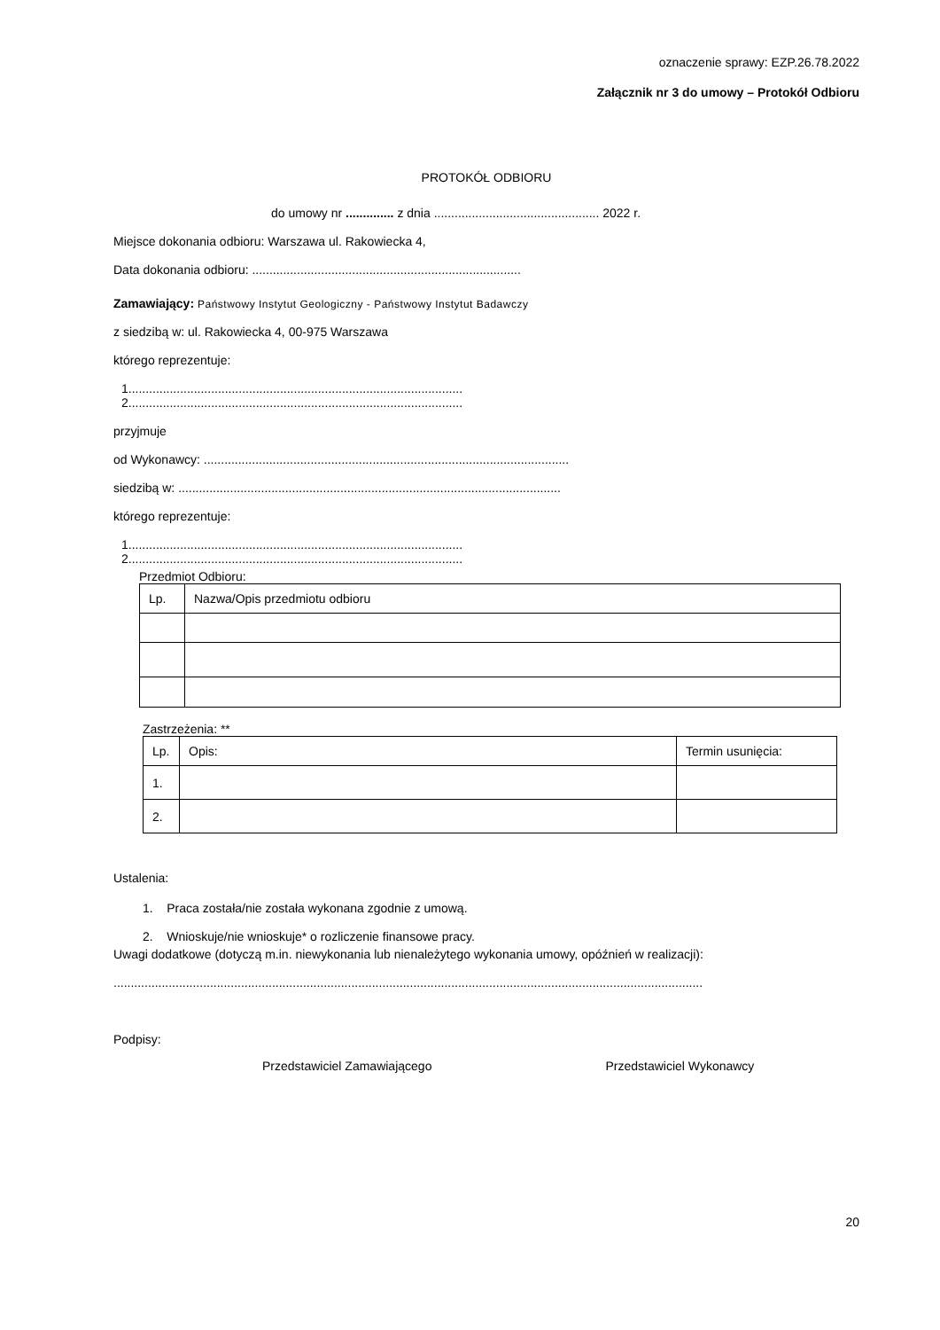oznaczenie sprawy: EZP.26.78.2022
Załącznik nr 3 do umowy – Protokół Odbioru
PROTOKÓŁ ODBIORU
do umowy nr .............. z dnia ................................................ 2022 r.
Miejsce dokonania odbioru: Warszawa ul. Rakowiecka 4,
Data dokonania odbioru: ..............................................................................
Zamawiający: Państwowy Instytut Geologiczny - Państwowy Instytut Badawczy
z siedzibą w: ul. Rakowiecka 4, 00-975 Warszawa
którego reprezentuje:
1.................................................................................................
2.................................................................................................
przyjmuje
od Wykonawcy: ..........................................................................................................
siedzibą w: ...............................................................................................................
którego reprezentuje:
1.................................................................................................
2.................................................................................................
Przedmiot Odbioru:
| Lp. | Nazwa/Opis przedmiotu odbioru |
Zastrzeżenia: **
| Lp. | Opis: | Termin usunięcia: |
| 1. | | |
| 2. | | |
Ustalenia:
1. Praca została/nie została wykonana zgodnie z umową.
2. Wnioskuje/nie wnioskuje* o rozliczenie finansowe pracy.
Uwagi dodatkowe (dotyczą m.in. niewykonania lub nienależytego wykonania umowy, opóźnień w realizacji):
...........................................................................................................................................................................
Podpisy:
Przedstawiciel Zamawiającego Przedstawiciel Wykonawcy
20